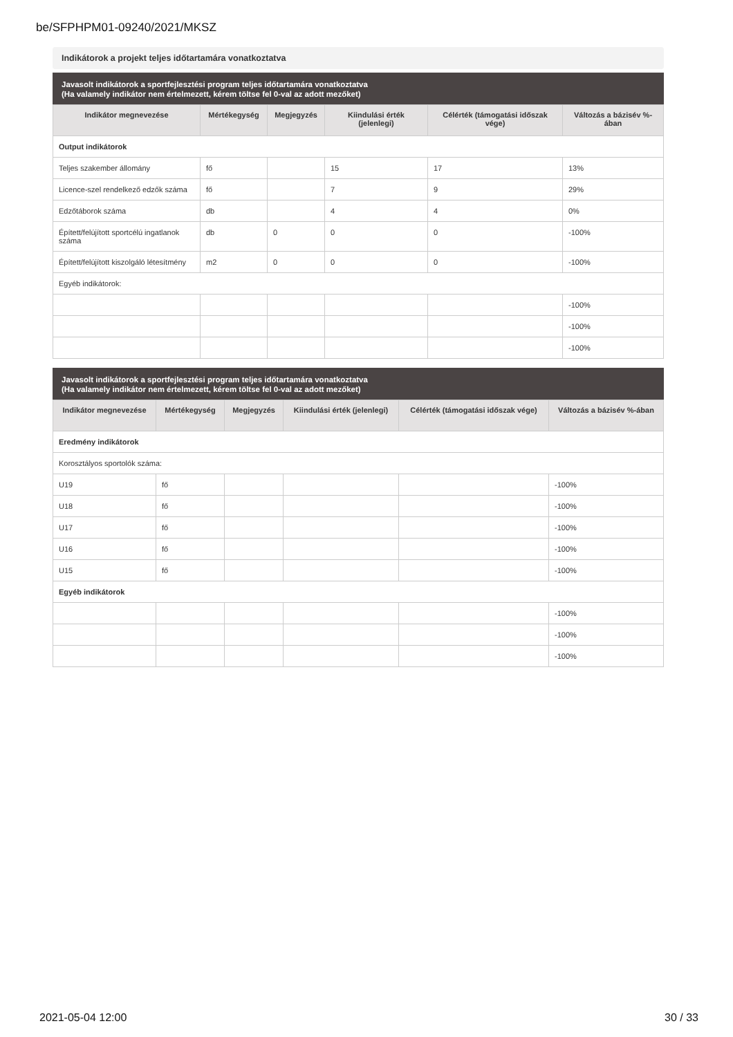be/SFPHPM01-09240/2021/MKSZ
Indikátorok a projekt teljes időtartamára vonatkoztatva
Javasolt indikátorok a sportfejlesztési program teljes időtartamára vonatkoztatva
(Ha valamely indikátor nem értelmezett, kérem töltse fel 0-val az adott mezőket)
| Indikátor megnevezése | Mértékegység | Megjegyzés | Kiindulási érték (jelenlegi) | Célérték (támogatási időszak vége) | Változás a bázisév %-ában |
| --- | --- | --- | --- | --- | --- |
| Output indikátorok | | | | | |
| Teljes szakember állomány | fő | | 15 | 17 | 13% |
| Licence-szel rendelkező edzők száma | fő | | 7 | 9 | 29% |
| Edzőtáborok száma | db | | 4 | 4 | 0% |
| Épített/felújított sportcélú ingatlanok száma | db | 0 | 0 | 0 | -100% |
| Épített/felújított kiszolgáló létesítmény | m2 | 0 | 0 | 0 | -100% |
| Egyéb indikátorok: | | | | | |
| | | | | | -100% |
| | | | | | -100% |
| | | | | | -100% |
Javasolt indikátorok a sportfejlesztési program teljes időtartamára vonatkoztatva
(Ha valamely indikátor nem értelmezett, kérem töltse fel 0-val az adott mezőket)
| Indikátor megnevezése | Mértékegység | Megjegyzés | Kiindulási érték (jelenlegi) | Célérték (támogatási időszak vége) | Változás a bázisév %-ában |
| --- | --- | --- | --- | --- | --- |
| Eredmény indikátorok | | | | | |
| Korosztályos sportolók száma: | | | | | |
| U19 | fő | | | | -100% |
| U18 | fő | | | | -100% |
| U17 | fő | | | | -100% |
| U16 | fő | | | | -100% |
| U15 | fő | | | | -100% |
| Egyéb indikátorok | | | | | |
| | | | | | -100% |
| | | | | | -100% |
| | | | | | -100% |
2021-05-04 12:00 30 / 33